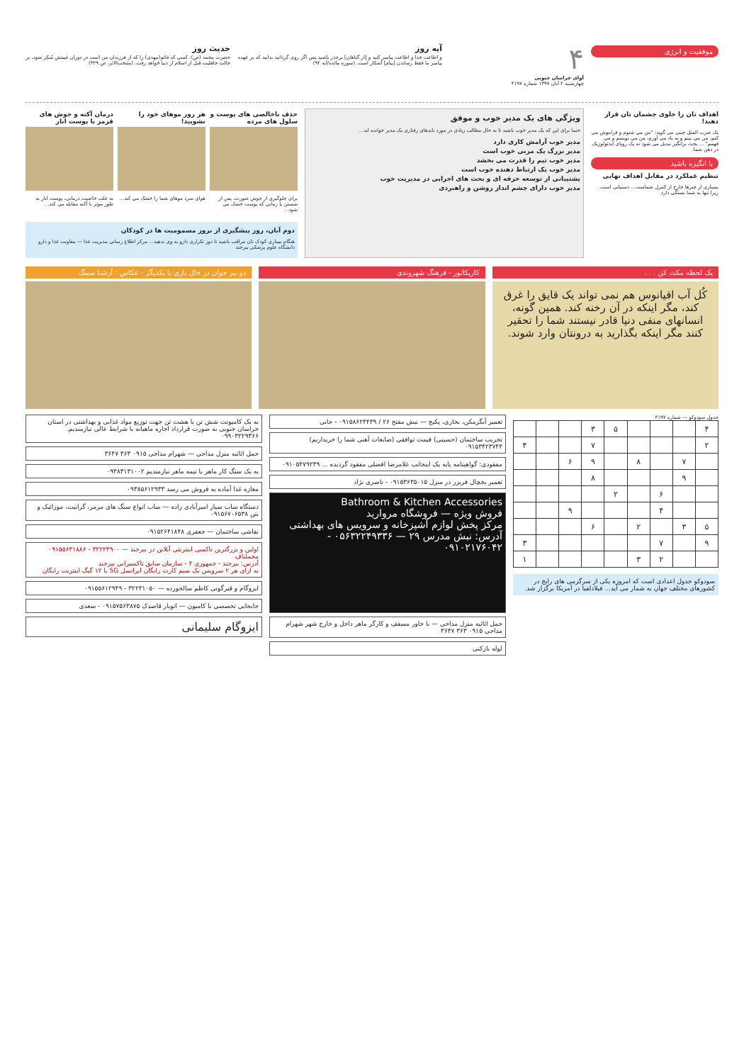موفقیت و انرژی
۴
آوای خراسان جنوبی
چهارشنبه ۲ آبان ۱۳۹۷ شماره ۴۱۹۷
آیه روز
و اطاعت خدا و اطاعت پیامبر کنید و [از گناهان] برحذر باشید پس اگر روی گردانید بدانید که بر عهده پیامبر ما فقط رساندن [پیام] آشکار است. (سوره مائده/آیه ۹۲)
حدیث روز
حضرت محمد (ص): کسی که قائم(مهدی) را که از فرزندان من است در دوران غیبتش مُنکِر شود، بر حالت جاهلیت قبل از اسلام از دنیا خواهد رفت. (منتخب‌الاثر، ص ۳۲۹)
اهداف تان را جلوی چشمان تان قرار دهید!
یک ضرب المثل چینی می گوید: "من می شنوم و فراموش می کنم، من می بینم و به یاد می آورم، من می نویسم و می فهمم" ... بحث برانگیز تبدیل می شود نه یک رویای ایدئولوژیک در ذهن شما.
با انگیزه باشید
تنظیم عملکرد در مقابل اهداف نهایی
بسیاری از چیزها خارج از کنترل شماست... دستیابی است، زیرا تنها به شما بستگی دارد.
ویژگی های یک مدیر خوب و موفق
حتما برای این که یک مدیر خوب باشید تا به حال مطالب زیادی در مورد بایدهای رفتاری یک مدیر خوانده اید...
مدیر خوب آرامش کاری دارد
مدیر بزرگ یک مربی خوب است
مدیر خوب تیم را قدرت می بخشد
مدیر خوب یک ارتباط دهنده خوب است
پشتیبانی از توسعه حرفه ای و بحث های اجرایی در مدیریت خوب
مدیر خوب دارای چشم انداز روشن و راهبردی
حذف ناخالصی های پوست و سلول های مرده
برای جلوگیری از جوش صورت، پس از شستن یا زمانی که پوست خشک می شود...
هر روز موهای خود را نشویید!
هوای سرد موهای شما را خشک می کند...
درمان آکنه و جوش های قرمز با پوست انار
به علت خاصیت درمانی، پوست انار به طور موثر با آکنه مقابله می کند...
دوم آبان، روز پیشگیری از بروز مسمومیت ها در کودکان
هنگام بیماری کودک تان مراقب باشید تا دوز تکراری دارو به وی ندهید... مرکز اطلاع رسانی مدیریت غذا — معاونت غذا و دارو دانشگاه علوم پزشکی بیرجند
یک لحظه مکث کن . . .
کُل آب اقیانوس هم نمی تواند یک قایق را غرق کند، مگر اینکه در آن رخنه کند. همین گونه، انسانهای منفی دنیا قادر نیستند شما را تحقیر کنند مگر اینکه بگذارید به درونتان وارد شوند.
کاریکاتور - فرهنگ شهروندی دو ببر جوان در حال بازی با یکدیگر - عکاس : آرشنا سینگ
جدول سودوکو — شماره ۴۱۹۷
| ۴ | | | | ۵ | ۳ | | | |
| ۲ | | | | | ۷ | | | ۴ |
| | ۷ | | ۸ | | ۹ | ۶ | | |
| | ۹ | | | | ۸ | | | |
| | | ۶ | | ۲ | | | | |
| | | ۴ | | | | ۹ | | |
| ۵ | ۳ | | ۲ | | ۶ | | | |
| ۹ | | ۷ | | | | | | ۳ |
| | | ۲ | ۳ | | | | | ۱ |
سودوکو جدول اعدادی است که امروزه یکی از سرگرمی های رایج در کشورهای مختلف جهان به شمار می آید... فیلادلفیا در آمریکا برگزار شد.
تعمیر آبگرمکن، بخاری، پکیج — نبش مفتح ۲۶ / ۰۹۱۵۸۶۲۴۴۳۹ - جانی
تخریب ساختمان (حسینی) قیمت توافقی (ضایعات آهنی شما را خریداریم) ۰۹۱۵۳۴۲۳۷۴۴
مفقودی: گواهینامه پایه یک اینجانب غلامرضا افضلی مفقود گردیده ... ۰۹۱۰۵۴۷۹۲۳۹
تعمیر یخچال فریزر در منزل ۰۹۱۵۳۶۳۵۰۱۵ - ناصری نژاد
Bathroom & Kitchen Accessories
فروش ویژه — فروشگاه مروارید
مرکز پخش لوازم آشپزخانه و سرویس های بهداشتی
آدرس: نبش مدرس ۲۹ — ۰۵۶۳۲۲۴۹۳۳۶ - ۰۹۱۰۲۱۷۶۰۴۲
حمل اثاثیه منزل مداحی — با خاور مسقف و کارگر ماهر داخل و خارج شهر شهرام مداحی ۰۹۱۵ ۳۶۳ ۳۶۴۷
لوله بازکنی
به یک کامیونت شش تن یا هشت تن جهت توزیع مواد غذایی و بهداشتی در استان خراسان جنوبی به صورت قرارداد اجاره ماهیانه با شرایط عالی نیازمندیم. ۰۹۹۰۳۲۲۹۳۶۶
حمل اثاثیه منزل مداحی — شهرام مداحی ۰۹۱۵ ۳۶۳ ۳۶۴۷
به یک سنگ کار ماهر یا نیمه ماهر نیازمندیم ۰۹۳۸۳۱۳۱۰۰۲
مغازه غذا آماده به فروش می رسد ۰۹۳۸۵۶۱۲۹۳۳
دستگاه ساب سیار امیرآبادی زاده — ساب انواع سنگ های مرمر، گرانیت، موزائیک و بتن ۰۹۱۵۶۷۰۶۵۳۸
نقاشی ساختمان — جعفری ۰۹۱۵۲۶۴۱۸۴۸
اولین و بزرگترین تاکسی اینترنتی آنلاین در بیرجند — ۳۲۲۲۳۹۰۰ - ۰۹۱۵۵۶۳۱۸۸۶ مخملباف
آدرس: بیرجند - جمهوری ۴ - سازمان سابق تاکسیرانی بیرجند
به ازای هر ۲ سرویس یک سیم کارت رایگان ایرانسل 5G با ۱۲ گیگ اینترنت رایگان
ایزوگام و قیرگونی کاظم سالخورده — ۳۲۲۳۱۰۵۰ - ۰۹۱۵۵۶۱۲۹۴۹
جابجایی تخصصی با کامیون — اتوبار قاصدک ۰۹۱۵۷۵۶۳۸۷۵ - سعدی
ایزوگام سلیمانی